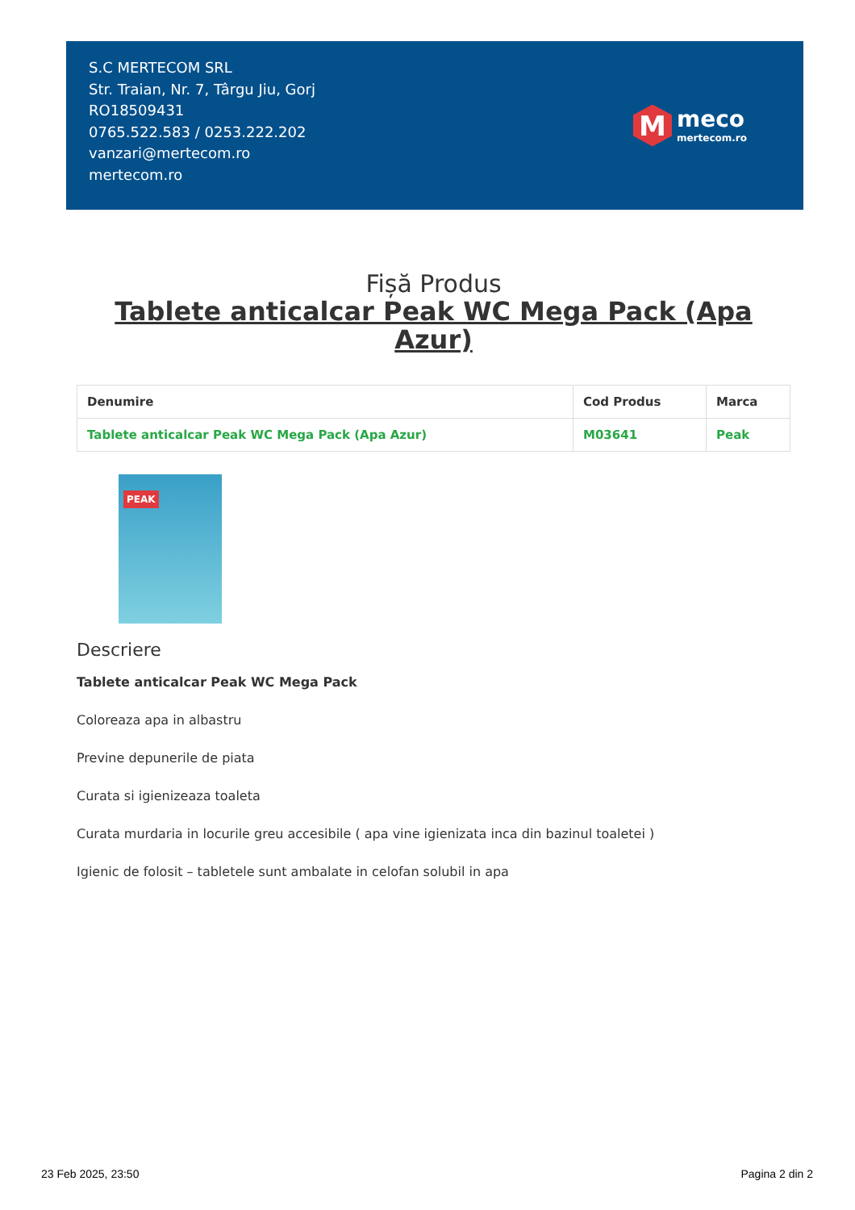S.C MERTECOM SRL
Str. Traian, Nr. 7, Târgu Jiu, Gorj
RO18509431
0765.522.583 / 0253.222.202
vanzari@mertecom.ro
mertecom.ro
M
meco
mertecom.ro
Fișă Produs
Tablete anticalcar Peak WC Mega Pack (Apa Azur)
| Denumire | Cod Produs | Marca |
| --- | --- | --- |
| Tablete anticalcar Peak WC Mega Pack (Apa Azur) | M03641 | Peak |
PEAK
Descriere
Tablete anticalcar Peak WC Mega Pack
Coloreaza apa in albastru
Previne depunerile de piata
Curata si igienizeaza toaleta
Curata murdaria in locurile greu accesibile ( apa vine igienizata inca din bazinul toaletei )
Igienic de folosit – tabletele sunt ambalate in celofan solubil in apa
23 Feb 2025, 23:50 Pagina 2 din 2